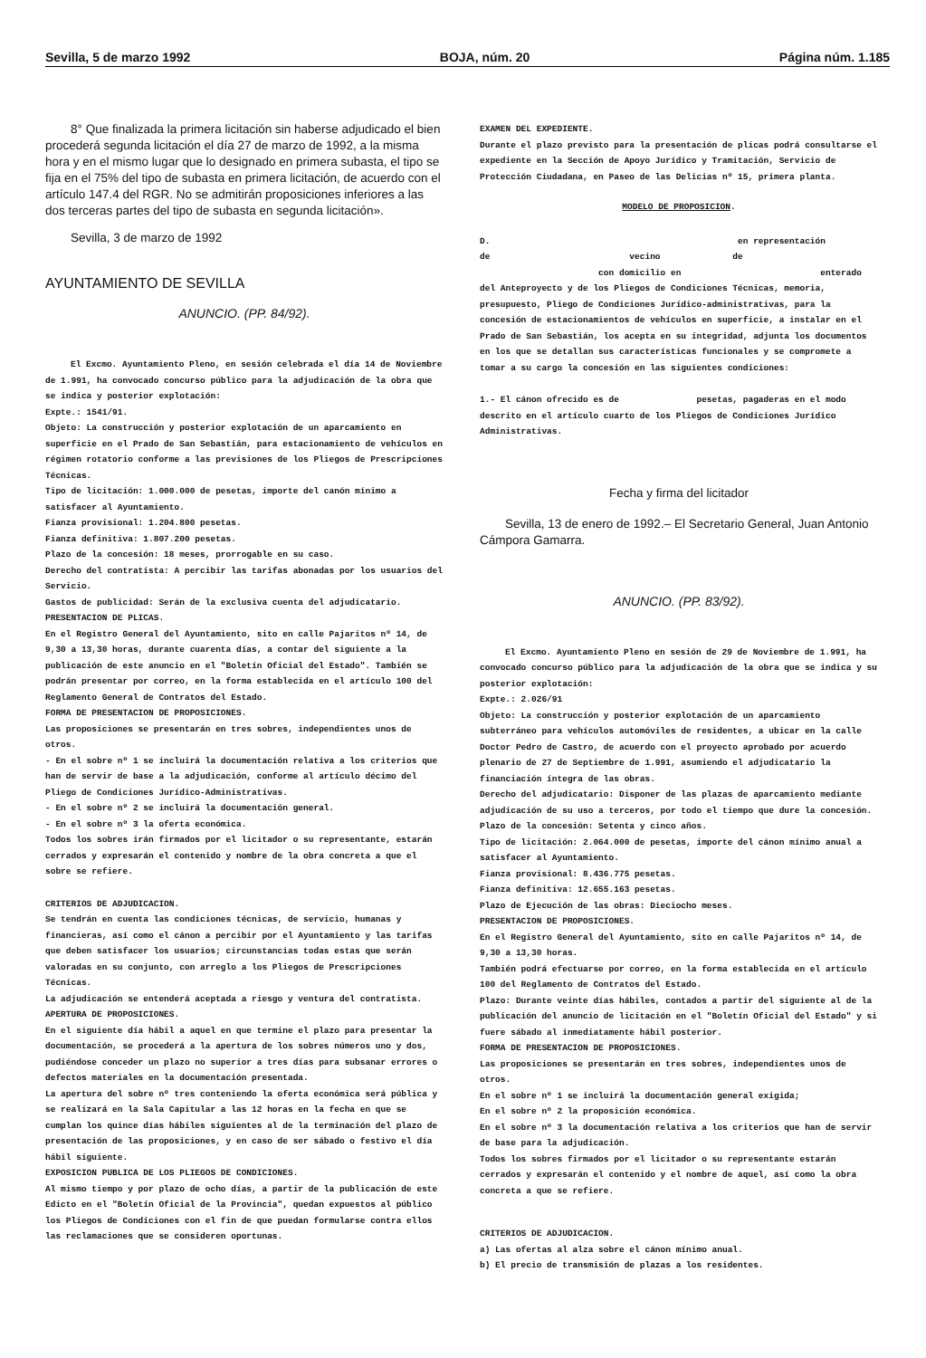Sevilla, 5 de marzo 1992 BOJA, núm. 20 Página núm. 1.185
8° Que finalizada la primera licitación sin haberse adjudicado el bien procederá segunda licitación el día 27 de marzo de 1992, a la misma hora y en el mismo lugar que lo designado en primera subasta, el tipo se fija en el 75% del tipo de subasta en primera licitación, de acuerdo con el artículo 147.4 del RGR. No se admitirán proposiciones inferiores a las dos terceras partes del tipo de subasta en segunda licitación».
Sevilla, 3 de marzo de 1992
AYUNTAMIENTO DE SEVILLA
ANUNCIO. (PP. 84/92).
El Excmo. Ayuntamiento Pleno, en sesión celebrada el día 14 de Noviembre de 1.991, ha convocado concurso público para la adjudicación de la obra que se indica y posterior explotación:
Expte.: 1541/91.
Objeto: La construcción y posterior explotación de un aparcamiento en superficie en el Prado de San Sebastián, para estacionamiento de vehículos en régimen rotatorio conforme a las previsiones de los Pliegos de Prescripciones Técnicas.
Tipo de licitación: 1.000.000 de pesetas, importe del canón mínimo a satisfacer al Ayuntamiento.
Fianza provisional: 1.204.800 pesetas.
Fianza definitiva: 1.807.200 pesetas.
Plazo de la concesión: 18 meses, prorrogable en su caso.
Derecho del contratista: A percibir las tarifas abonadas por los usuarios del Servicio.
Gastos de publicidad: Serán de la exclusiva cuenta del adjudicatario.
PRESENTACION DE PLICAS.
En el Registro General del Ayuntamiento, sito en calle Pajaritos nº 14, de 9,30 a 13,30 horas, durante cuarenta días, a contar del siguiente a la publicación de este anuncio en el "Boletín Oficial del Estado". También se podrán presentar por correo, en la forma establecida en el artículo 100 del Reglamento General de Contratos del Estado.
FORMA DE PRESENTACION DE PROPOSICIONES.
Las proposiciones se presentarán en tres sobres, independientes unos de otros.
- En el sobre nº 1 se incluirá la documentación relativa a los criterios que han de servir de base a la adjudicación, conforme al artículo décimo del Pliego de Condiciones Jurídico-Administrativas.
- En el sobre nº 2 se incluirá la documentación general.
- En el sobre nº 3 la oferta económica.
Todos los sobres irán firmados por el licitador o su representante, estarán cerrados y expresarán el contenido y nombre de la obra concreta a que el sobre se refiere.
CRITERIOS DE ADJUDICACION.
Se tendrán en cuenta las condiciones técnicas, de servicio, humanas y financieras, así como el cánon a percibir por el Ayuntamiento y las tarifas que deben satisfacer los usuarios; circunstancias todas estas que serán valoradas en su conjunto, con arreglo a los Pliegos de Prescripciones Técnicas.
La adjudicación se entenderá aceptada a riesgo y ventura del contratista.
APERTURA DE PROPOSICIONES.
En el siguiente día hábil a aquel en que termine el plazo para presentar la documentación, se procederá a la apertura de los sobres números uno y dos, pudiéndose conceder un plazo no superior a tres días para subsanar errores o defectos materiales en la documentación presentada.
La apertura del sobre nº tres conteniendo la oferta económica será pública y se realizará en la Sala Capitular a las 12 horas en la fecha en que se cumplan los quince días hábiles siguientes al de la terminación del plazo de presentación de las proposiciones, y en caso de ser sábado o festivo el día hábil siguiente.
EXPOSICION PUBLICA DE LOS PLIEGOS DE CONDICIONES.
Al mismo tiempo y por plazo de ocho días, a partir de la publicación de este Edicto en el "Boletín Oficial de la Provincia", quedan expuestos al público los Pliegos de Condiciones con el fin de que puedan formularse contra ellos las reclamaciones que se consideren oportunas.
EXAMEN DEL EXPEDIENTE.
Durante el plazo previsto para la presentación de plicas podrá consultarse el expediente en la Sección de Apoyo Jurídico y Tramitación, Servicio de Protección Ciudadana, en Paseo de las Delicias nº 15, primera planta.
MODELO DE PROPOSICION.
D. en representación
de vecino de
con domicilio en enterado
del Anteproyecto y de los Pliegos de Condiciones Técnicas, memoria, presupuesto, Pliego de Condiciones Jurídico-administrativas, para la concesión de estacionamientos de vehículos en superficie, a instalar en el Prado de San Sebastián, los acepta en su integridad, adjunta los documentos en los que se detallan sus características funcionales y se compromete a tomar a su cargo la concesión en las siguientes condiciones:
1.- El cánon ofrecido es de pesetas, pagaderas en el modo descrito en el artículo cuarto de los Pliegos de Condiciones Jurídico Administrativas.
Fecha y firma del licitador
Sevilla, 13 de enero de 1992.– El Secretario General, Juan Antonio Cámpora Gamarra.
ANUNCIO. (PP. 83/92).
El Excmo. Ayuntamiento Pleno en sesión de 29 de Noviembre de 1.991, ha convocado concurso público para la adjudicación de la obra que se indica y su posterior explotación:
Expte.: 2.026/91
Objeto: La construcción y posterior explotación de un aparcamiento subterráneo para vehículos automóviles de residentes, a ubicar en la calle Doctor Pedro de Castro, de acuerdo con el proyecto aprobado por acuerdo plenario de 27 de Septiembre de 1.991, asumiendo el adjudicatario la financiación íntegra de las obras.
Derecho del adjudicatario: Disponer de las plazas de aparcamiento mediante adjudicación de su uso a terceros, por todo el tiempo que dure la concesión.
Plazo de la concesión: Setenta y cinco años.
Tipo de licitación: 2.064.000 de pesetas, importe del cánon mínimo anual a satisfacer al Ayuntamiento.
Fianza provisional: 8.436.775 pesetas.
Fianza definitiva: 12.655.163 pesetas.
Plazo de Ejecución de las obras: Dieciocho meses.
PRESENTACION DE PROPOSICIONES.
En el Registro General del Ayuntamiento, sito en calle Pajaritos nº 14, de 9,30 a 13,30 horas.
También podrá efectuarse por correo, en la forma establecida en el artículo 100 del Reglamento de Contratos del Estado.
Plazo: Durante veinte días hábiles, contados a partir del siguiente al de la publicación del anuncio de licitación en el "Boletín Oficial del Estado" y si fuere sábado al inmediatamente hábil posterior.
FORMA DE PRESENTACION DE PROPOSICIONES.
Las proposiciones se presentarán en tres sobres, independientes unos de otros.
En el sobre nº 1 se incluirá la documentación general exigida;
En el sobre nº 2 la proposición económica.
En el sobre nº 3 la documentación relativa a los criterios que han de servir de base para la adjudicación.
Todos los sobres firmados por el licitador o su representante estarán cerrados y expresarán el contenido y el nombre de aquel, así como la obra concreta a que se refiere.
CRITERIOS DE ADJUDICACION.
a) Las ofertas al alza sobre el cánon mínimo anual.
b) El precio de transmisión de plazas a los residentes.